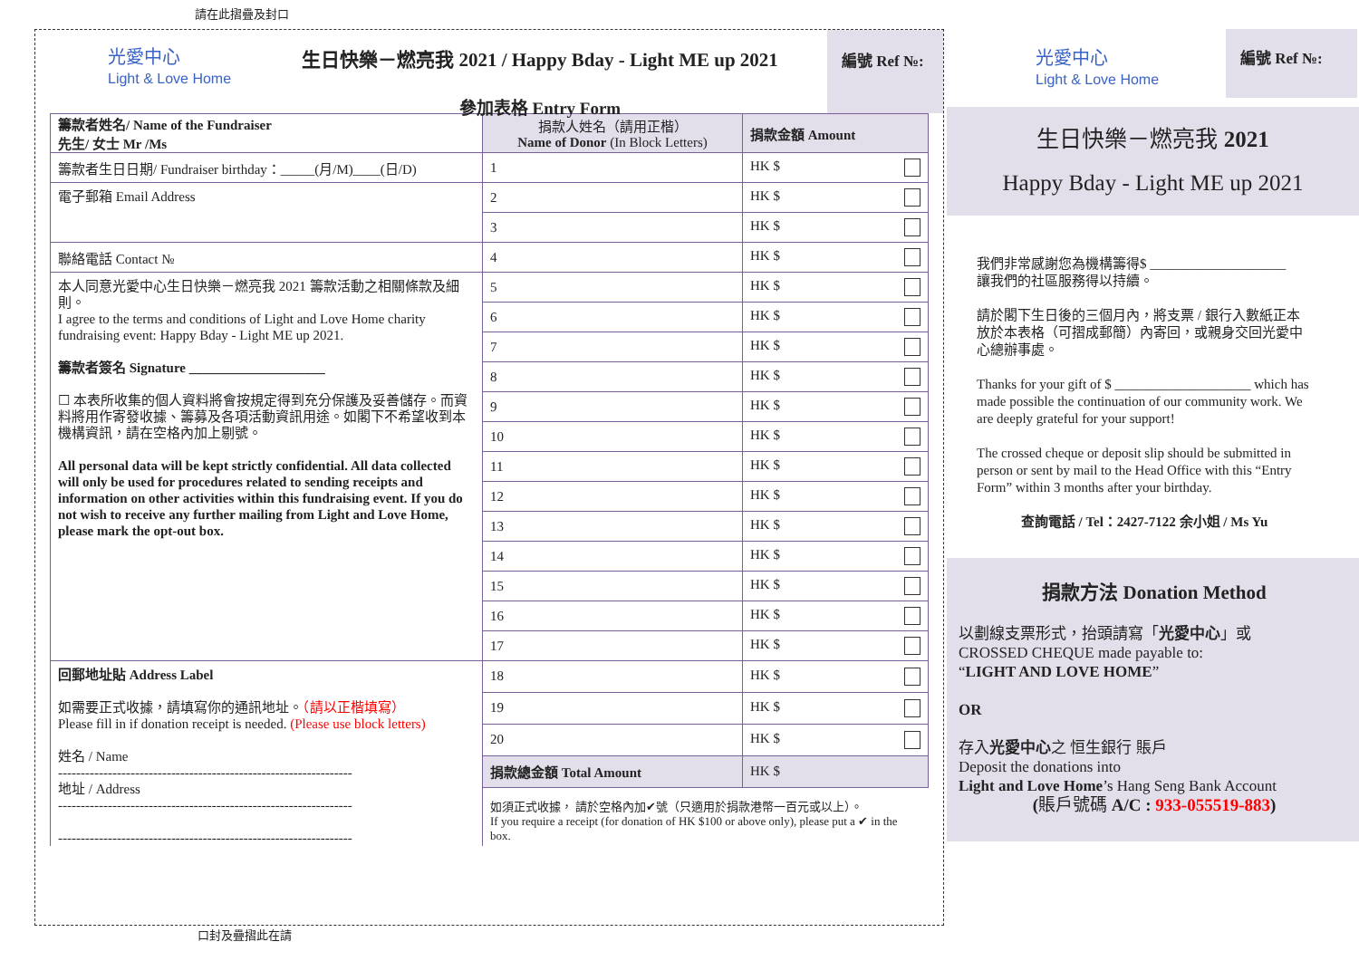請在此摺疊及封口
光愛中心
Light & Love Home
生日快樂－燃亮我 2021 / Happy Bday - Light ME up 2021
參加表格 Entry Form
編號 Ref №:
| 籌款者姓名/ Name of the Fundraiser 先生/ 女士 Mr /Ms | 捐款人姓名（請用正楷） Name of Donor (In Block Letters) | 捐款金額 Amount |
| 籌款者生日日期/ Fundraiser birthday：_____(月/M)____(日/D) | 1 | HK $ |
| 電子郵箱 Email Address | 2 | HK $ |
| | 3 | HK $ |
| 聯絡電話 Contact № | 4 | HK $ |
| 本人同意光愛中心生日快樂－燃亮我 2021 籌款活動之相關條款及細則。 I agree to the terms and conditions of Light and Love Home charity fundraising event: Happy Bday - Light ME up 2021. 籌款者簽名 Signature ____________________ ☐ 本表所收集的個人資料將會按規定得到充分保護及妥善儲存。而資料將用作寄發收據、籌募及各項活動資訊用途。如閣下不希望收到本機構資訊，請在空格內加上剔號。 All personal data will be kept strictly confidential. All data collected will only be used for procedures related to sending receipts and information on other activities within this fundraising event. If you do not wish to receive any further mailing from Light and Love Home, please mark the opt-out box. | 5 | HK $ |
| | 6 | HK $ |
| | 7 | HK $ |
| | 8 | HK $ |
| | 9 | HK $ |
| | 10 | HK $ |
| | 11 | HK $ |
| | 12 | HK $ |
| | 13 | HK $ |
| | 14 | HK $ |
| | 15 | HK $ |
| | 16 | HK $ |
| | 17 | HK $ |
| 回郵地址貼 Address Label 如需要正式收據，請填寫你的通訊地址。 （請以正楷填寫） Please fill in if donation receipt is needed. (Please use block letters) 姓名 / Name ----------------------------------------------------------------- 地址 / Address ----------------------------------------------------------------- ----------------------------------------------------------------- | 18 | HK $ |
| | 19 | HK $ |
| | 20 | HK $ |
| | 捐款總金額 Total Amount | HK $ |
| | 如須正式收據， 請於空格內加✔號（只適用於捐款港幣一百元或以上）。 If you require a receipt (for donation of HK $100 or above only), please put a ✔ in the box. | |
光愛中心
Light & Love Home
編號 Ref №:
生日快樂－燃亮我 2021
Happy Bday - Light ME up 2021
我們非常感謝您為機構籌得$ ____________________
讓我們的社區服務得以持續。
請於閣下生日後的三個月內，將支票 / 銀行入數紙正本放於本表格（可摺成郵簡）內寄回，或親身交回光愛中心總辦事處。
Thanks for your gift of $ ____________________ which has made possible the continuation of our community work. We are deeply grateful for your support!
The crossed cheque or deposit slip should be submitted in person or sent by mail to the Head Office with this “Entry Form” within 3 months after your birthday.
查詢電話 / Tel：2427-7122 余小姐 / Ms Yu
捐款方法 Donation Method
以劃線支票形式，抬頭請寫「光愛中心」或
CROSSED CHEQUE made payable to:
“LIGHT AND LOVE HOME”
OR
存入光愛中心之 恒生銀行 賬戶
Deposit the donations into
Light and Love Home’s Hang Seng Bank Account
(賬戶號碼 A/C : 933-055519-883)
口封及疊摺此在請